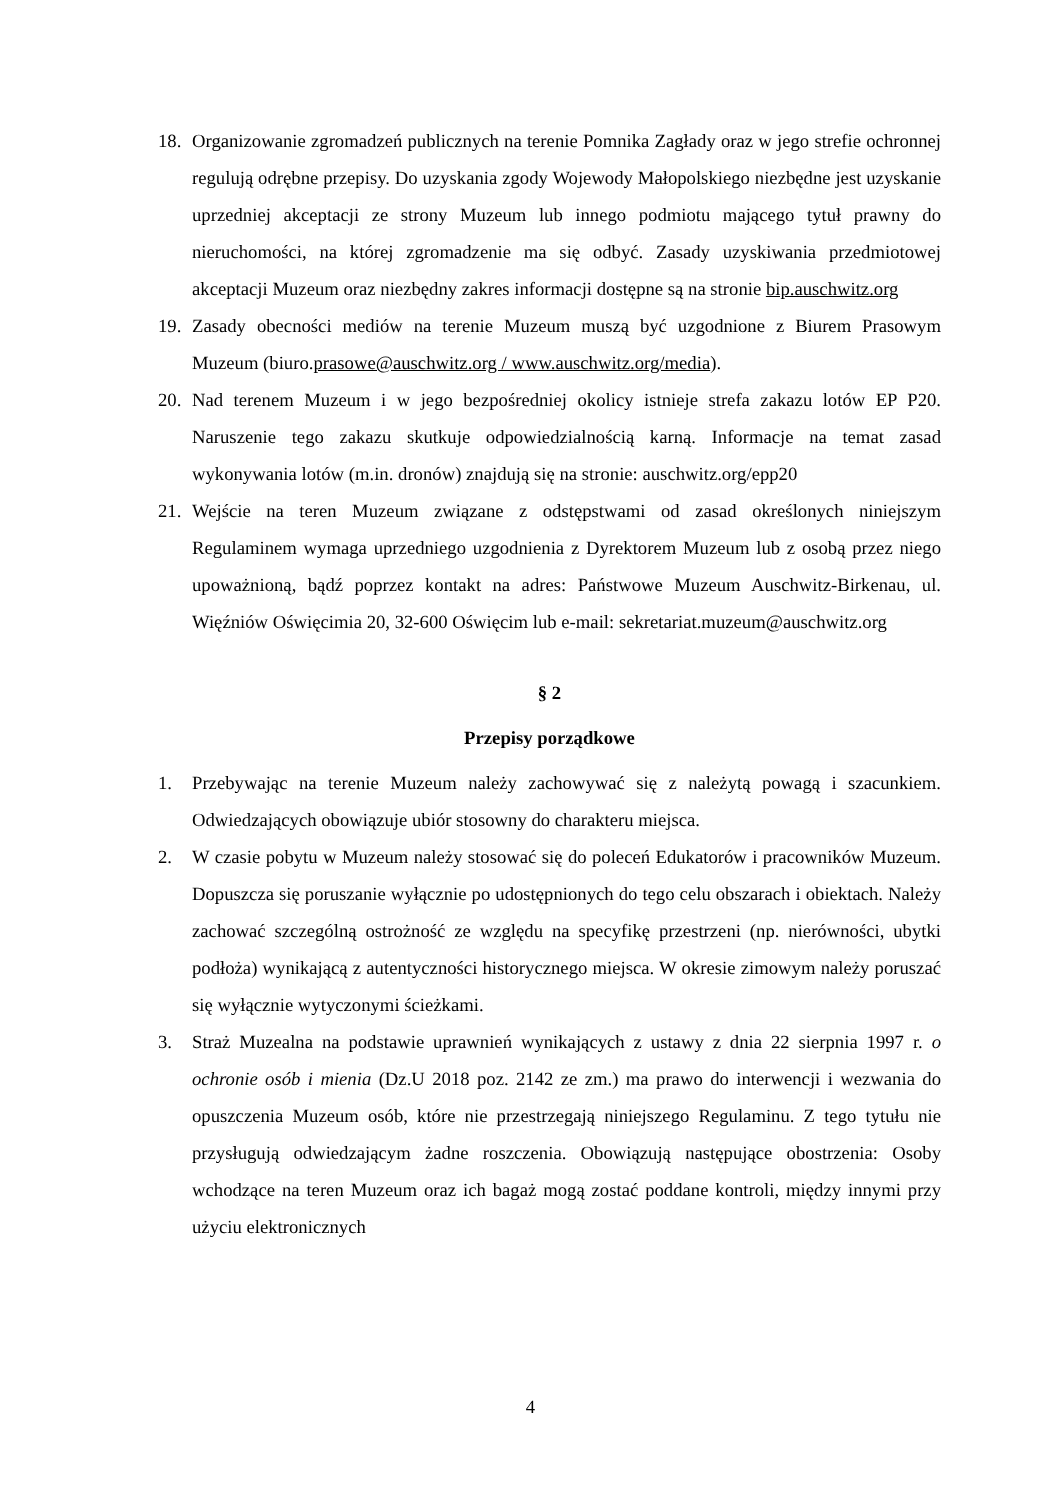18. Organizowanie zgromadzeń publicznych na terenie Pomnika Zagłady oraz w jego strefie ochronnej regulują odrębne przepisy. Do uzyskania zgody Wojewody Małopolskiego niezbędne jest uzyskanie uprzedniej akceptacji ze strony Muzeum lub innego podmiotu mającego tytuł prawny do nieruchomości, na której zgromadzenie ma się odbyć. Zasady uzyskiwania przedmiotowej akceptacji Muzeum oraz niezbędny zakres informacji dostępne są na stronie bip.auschwitz.org
19. Zasady obecności mediów na terenie Muzeum muszą być uzgodnione z Biurem Prasowym Muzeum (biuro.prasowe@auschwitz.org / www.auschwitz.org/media).
20. Nad terenem Muzeum i w jego bezpośredniej okolicy istnieje strefa zakazu lotów EP P20. Naruszenie tego zakazu skutkuje odpowiedzialnością karną. Informacje na temat zasad wykonywania lotów (m.in. dronów) znajdują się na stronie: auschwitz.org/epp20
21. Wejście na teren Muzeum związane z odstępstwami od zasad określonych niniejszym Regulaminem wymaga uprzedniego uzgodnienia z Dyrektorem Muzeum lub z osobą przez niego upoważnioną, bądź poprzez kontakt na adres: Państwowe Muzeum Auschwitz-Birkenau, ul. Więźniów Oświęcimia 20, 32-600 Oświęcim lub e-mail: sekretariat.muzeum@auschwitz.org
§ 2
Przepisy porządkowe
1. Przebywając na terenie Muzeum należy zachowywać się z należytą powagą i szacunkiem. Odwiedzających obowiązuje ubiór stosowny do charakteru miejsca.
2. W czasie pobytu w Muzeum należy stosować się do poleceń Edukatorów i pracowników Muzeum. Dopuszcza się poruszanie wyłącznie po udostępnionych do tego celu obszarach i obiektach. Należy zachować szczególną ostrożność ze względu na specyfikę przestrzeni (np. nierówności, ubytki podłoża) wynikającą z autentyczności historycznego miejsca. W okresie zimowym należy poruszać się wyłącznie wytyczonymi ścieżkami.
3. Straż Muzealna na podstawie uprawnień wynikających z ustawy z dnia 22 sierpnia 1997 r. o ochronie osób i mienia (Dz.U 2018 poz. 2142 ze zm.) ma prawo do interwencji i wezwania do opuszczenia Muzeum osób, które nie przestrzegają niniejszego Regulaminu. Z tego tytułu nie przysługują odwiedzającym żadne roszczenia. Obowiązują następujące obostrzenia: Osoby wchodzące na teren Muzeum oraz ich bagaż mogą zostać poddane kontroli, między innymi przy użyciu elektronicznych
4